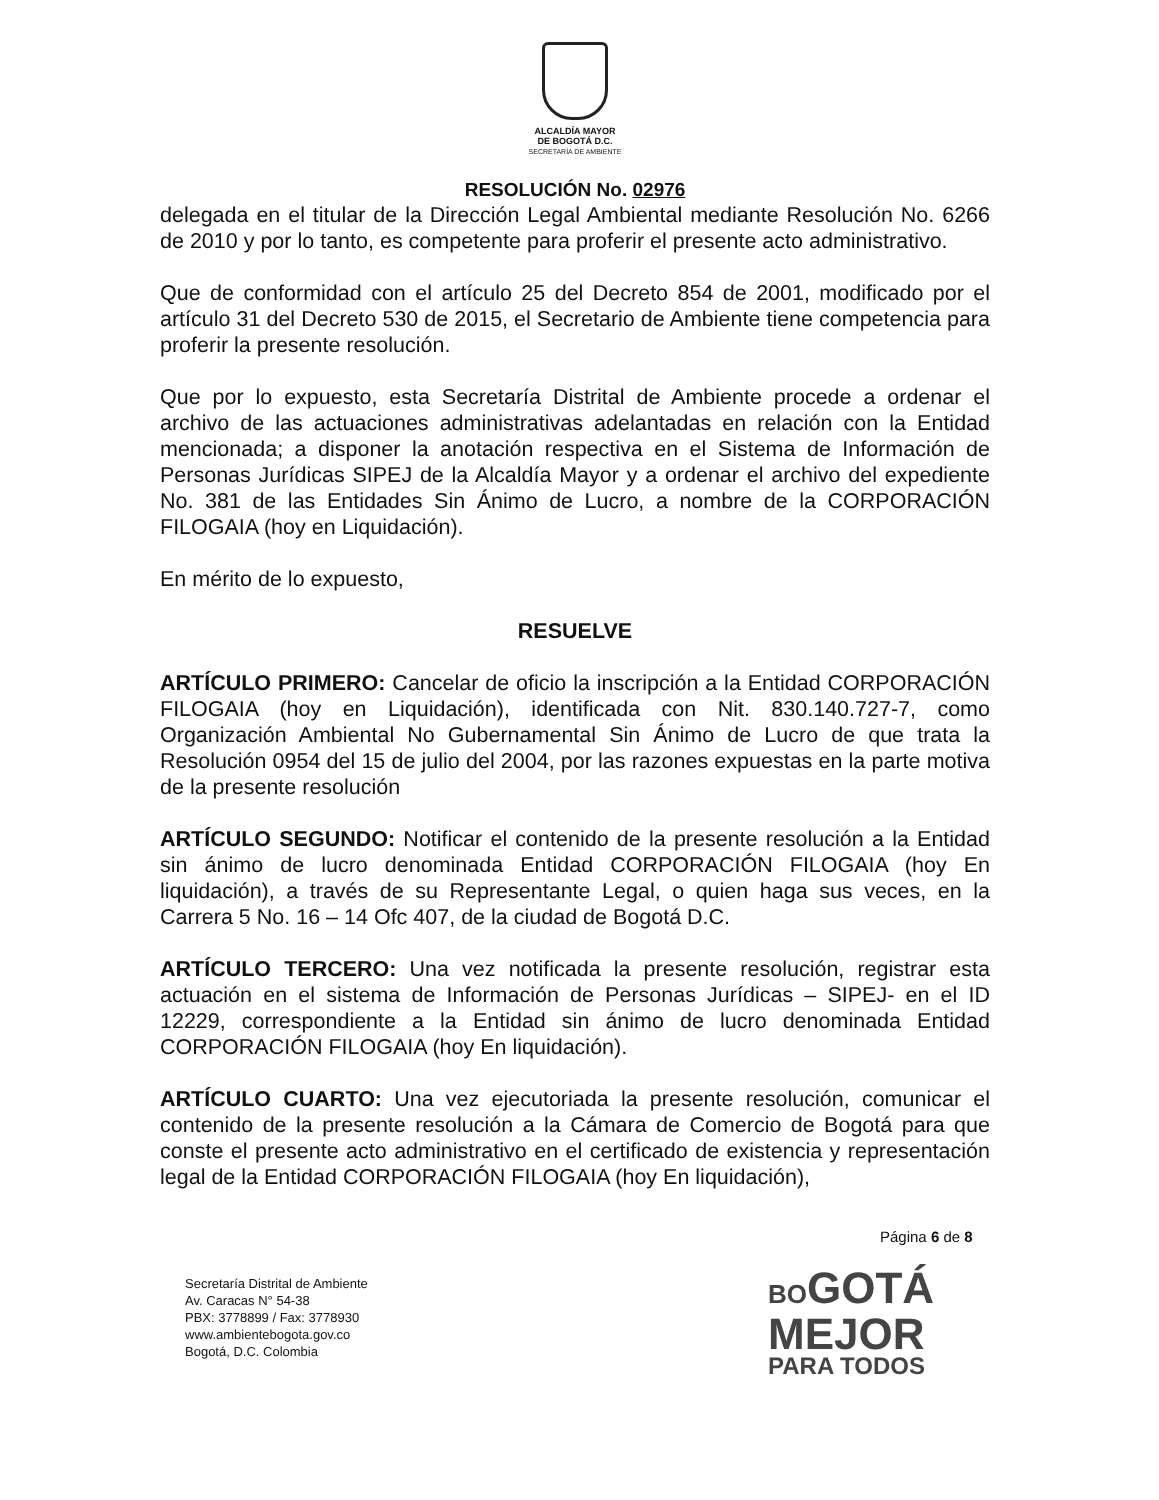ALCALDÍA MAYOR
DE BOGOTÁ D.C.
SECRETARÍA DE AMBIENTE
RESOLUCIÓN No. 02976
delegada en el titular de la Dirección Legal Ambiental mediante Resolución No. 6266 de 2010 y por lo tanto, es competente para proferir el presente acto administrativo.
Que de conformidad con el artículo 25 del Decreto 854 de 2001, modificado por el artículo 31 del Decreto 530 de 2015, el Secretario de Ambiente tiene competencia para proferir la presente resolución.
Que por lo expuesto, esta Secretaría Distrital de Ambiente procede a ordenar el archivo de las actuaciones administrativas adelantadas en relación con la Entidad mencionada; a disponer la anotación respectiva en el Sistema de Información de Personas Jurídicas SIPEJ de la Alcaldía Mayor y a ordenar el archivo del expediente No. 381 de las Entidades Sin Ánimo de Lucro, a nombre de la CORPORACIÓN FILOGAIA (hoy en Liquidación).
En mérito de lo expuesto,
RESUELVE
ARTÍCULO PRIMERO: Cancelar de oficio la inscripción a la Entidad CORPORACIÓN FILOGAIA (hoy en Liquidación), identificada con Nit. 830.140.727-7, como Organización Ambiental No Gubernamental Sin Ánimo de Lucro de que trata la Resolución 0954 del 15 de julio del 2004, por las razones expuestas en la parte motiva de la presente resolución
ARTÍCULO SEGUNDO: Notificar el contenido de la presente resolución a la Entidad sin ánimo de lucro denominada Entidad CORPORACIÓN FILOGAIA (hoy En liquidación), a través de su Representante Legal, o quien haga sus veces, en la Carrera 5 No. 16 – 14 Ofc 407, de la ciudad de Bogotá D.C.
ARTÍCULO TERCERO: Una vez notificada la presente resolución, registrar esta actuación en el sistema de Información de Personas Jurídicas – SIPEJ- en el ID 12229, correspondiente a la Entidad sin ánimo de lucro denominada Entidad CORPORACIÓN FILOGAIA (hoy En liquidación).
ARTÍCULO CUARTO: Una vez ejecutoriada la presente resolución, comunicar el contenido de la presente resolución a la Cámara de Comercio de Bogotá para que conste el presente acto administrativo en el certificado de existencia y representación legal de la Entidad CORPORACIÓN FILOGAIA (hoy En liquidación),
Página 6 de 8
Secretaría Distrital de Ambiente
Av. Caracas N° 54-38
PBX: 3778899 / Fax: 3778930
www.ambientebogota.gov.co
Bogotá, D.C. Colombia
BOGOTÁ
MEJOR
PARA TODOS